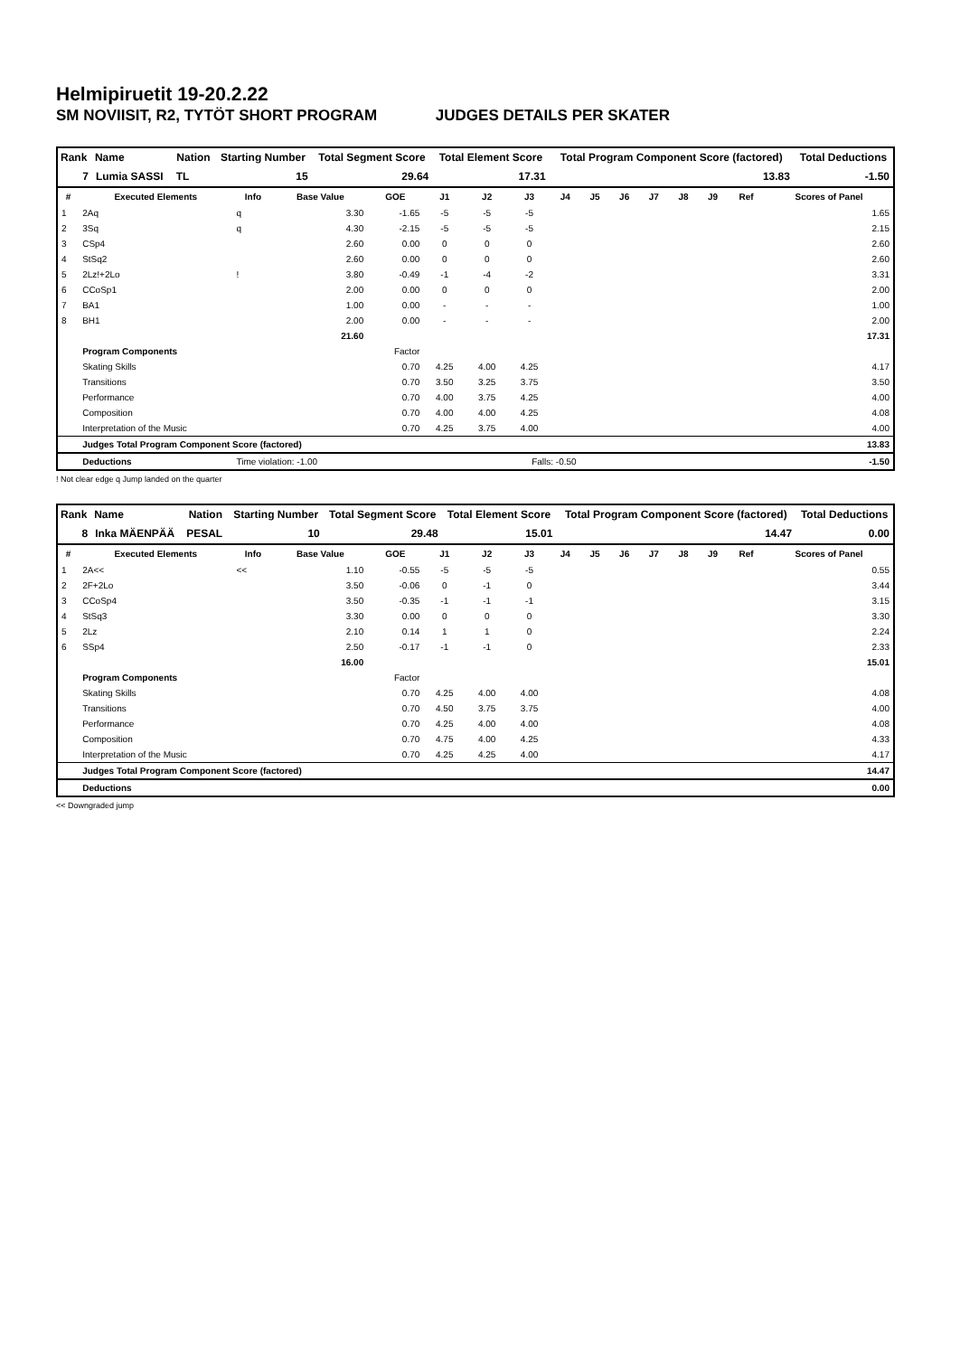Helmipiruetit 19-20.2.22
SM NOVIISIT, R2, TYTÖT SHORT PROGRAM JUDGES DETAILS PER SKATER
| Rank | Name | Nation | Starting Number | Total Segment Score | Total Element Score | Total Program Component Score (factored) | Total Deductions |
| --- | --- | --- | --- | --- | --- | --- | --- |
| 7 | Lumia SASSI | TL | 15 | 29.64 | 17.31 | 13.83 | -1.50 |
| # | Executed Elements | Info | Base Value | GOE | J1 | J2 | J3 | J4 | J5 | J6 | J7 | J8 | J9 | Ref | Scores of Panel |
| --- | --- | --- | --- | --- | --- | --- | --- | --- | --- | --- | --- | --- | --- | --- | --- |
| 1 | 2Aq | q | 3.30 | -1.65 | -5 | -5 | -5 | | | | | | | | 1.65 |
| 2 | 3Sq | q | 4.30 | -2.15 | -5 | -5 | -5 | | | | | | | | 2.15 |
| 3 | CSp4 | | 2.60 | 0.00 | 0 | 0 | 0 | | | | | | | | 2.60 |
| 4 | StSq2 | | 2.60 | 0.00 | 0 | 0 | 0 | | | | | | | | 2.60 |
| 5 | 2Lz!+2Lo | ! | 3.80 | -0.49 | -1 | -4 | -2 | | | | | | | | 3.31 |
| 6 | CCoSp1 | | 2.00 | 0.00 | 0 | 0 | 0 | | | | | | | | 2.00 |
| 7 | BA1 | | 1.00 | 0.00 | - | - | - | | | | | | | | 1.00 |
| 8 | BH1 | | 2.00 | 0.00 | - | - | - | | | | | | | | 2.00 |
| | | | 21.60 | | | | | | | | | | | | 17.31 |
| | Program Components | | | Factor | | | | | | | | | | | |
| | Skating Skills | | | 0.70 | 4.25 | 4.00 | 4.25 | | | | | | | | 4.17 |
| | Transitions | | | 0.70 | 3.50 | 3.25 | 3.75 | | | | | | | | 3.50 |
| | Performance | | | 0.70 | 4.00 | 3.75 | 4.25 | | | | | | | | 4.00 |
| | Composition | | | 0.70 | 4.00 | 4.00 | 4.25 | | | | | | | | 4.08 |
| | Interpretation of the Music | | | 0.70 | 4.25 | 3.75 | 4.00 | | | | | | | | 4.00 |
| | Judges Total Program Component Score (factored) | | | | | | | | | | | | | | 13.83 |
| | Deductions | Time violation: -1.00 | | | Falls: -0.50 | | | | | | | | | | -1.50 |
! Not clear edge q Jump landed on the quarter
| Rank | Name | Nation | Starting Number | Total Segment Score | Total Element Score | Total Program Component Score (factored) | Total Deductions |
| --- | --- | --- | --- | --- | --- | --- | --- |
| 8 | Inka MÄENPÄÄ | PESAL | 10 | 29.48 | 15.01 | 14.47 | 0.00 |
| # | Executed Elements | Info | Base Value | GOE | J1 | J2 | J3 | J4 | J5 | J6 | J7 | J8 | J9 | Ref | Scores of Panel |
| --- | --- | --- | --- | --- | --- | --- | --- | --- | --- | --- | --- | --- | --- | --- | --- |
| 1 | 2A<< | << | 1.10 | -0.55 | -5 | -5 | -5 | | | | | | | | 0.55 |
| 2 | 2F+2Lo | | 3.50 | -0.06 | 0 | -1 | 0 | | | | | | | | 3.44 |
| 3 | CCoSp4 | | 3.50 | -0.35 | -1 | -1 | -1 | | | | | | | | 3.15 |
| 4 | StSq3 | | 3.30 | 0.00 | 0 | 0 | 0 | | | | | | | | 3.30 |
| 5 | 2Lz | | 2.10 | 0.14 | 1 | 1 | 0 | | | | | | | | 2.24 |
| 6 | SSp4 | | 2.50 | -0.17 | -1 | -1 | 0 | | | | | | | | 2.33 |
| | | | 16.00 | | | | | | | | | | | | 15.01 |
| | Program Components | | | Factor | | | | | | | | | | | |
| | Skating Skills | | | 0.70 | 4.25 | 4.00 | 4.00 | | | | | | | | 4.08 |
| | Transitions | | | 0.70 | 4.50 | 3.75 | 3.75 | | | | | | | | 4.00 |
| | Performance | | | 0.70 | 4.25 | 4.00 | 4.00 | | | | | | | | 4.08 |
| | Composition | | | 0.70 | 4.75 | 4.00 | 4.25 | | | | | | | | 4.33 |
| | Interpretation of the Music | | | 0.70 | 4.25 | 4.25 | 4.00 | | | | | | | | 4.17 |
| | Judges Total Program Component Score (factored) | | | | | | | | | | | | | | 14.47 |
| | Deductions | | | | | | | | | | | | | | 0.00 |
<< Downgraded jump